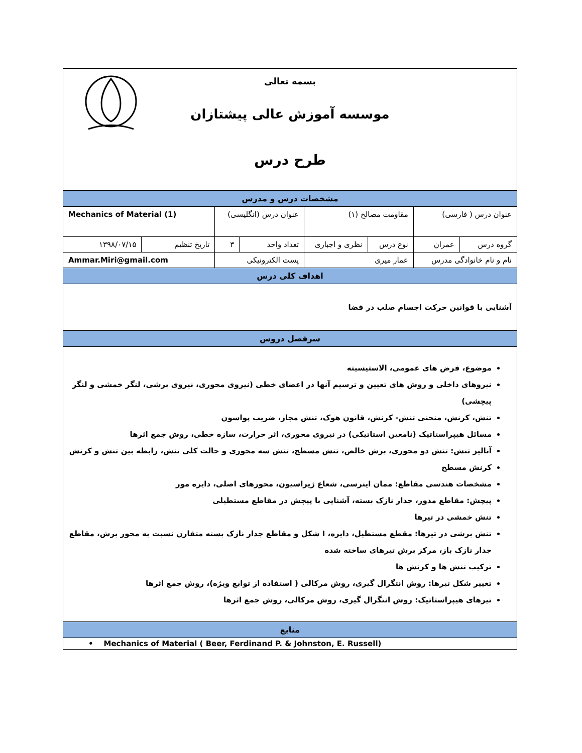| بسمه تعالی موسسه آموزش عالی پیشتازان طرح درس | | | | | | | |
| مشخصات درس و مدرس | | | | | | | |
| عنوان درس ( فارسی) | | مقاومت مصالح (۱) | | عنوان درس (انگلیسی) | | Mechanics of Material (1) | |
| گروه درس | عمران | نوع درس | نظری و اجباری | تعداد واحد | ۳ | تاریخ تنظیم | ۱۳۹۸/۰۷/۱۵ |
| نام و نام خانوادگی مدرس | | عمار میری | | پست الکترونیکی | | Ammar.Miri@gmail.com | |
| اهداف کلی درس | | | | | | | |
| آشنایی با قوانین حرکت اجسام صلب در فضا | | | | | | | |
| سرفصل دروس | | | | | | | |
| موضوع، فرض های عمومی، الاستیسیته نیروهای داخلی و روش های تعیین و ترسیم آنها در اعضای خطی (نیروی محوری، نیروی برشی، لنگر خمشی و لنگر پیچشی) تنش، کرنش، منحنی تنش- کرنش، قانون هوک، تنش مجاز، ضریب پواسون مسائل هیپراستاتیک (نامعین استاتیکی) در نیروی محوری، اثر حرارت، سازه خطی، روش جمع اثرها آنالیز تنش: تنش دو محوری، برش خالص، تنش مسطح، تنش سه محوری و حالت کلی تنش، رابطه بین تنش و کرنش کرنش مسطح مشخصات هندسی مقاطع: ممان اینرسی، شعاع ژیراسیون، محورهای اصلی، دایره مور پیچش: مقاطع مدور، جدار نازک بسته، آشنایی با پیچش در مقاطع مستطیلی تنش خمشی در تیرها تنش برشی در تیرها: مقطع مستطیل، دایره، I شکل و مقاطع جدار نازک بسته متقارن نسبت به محور برش، مقاطع جدار نازک باز، مرکز برش تیرهای ساخته شده ترکیب تنش ها و کرنش ها تغییر شکل تیرها: روش انتگرال گیری، روش مرکالی ( استفاده از توابع ویژه)، روش جمع اثرها تیرهای هیپراستاتیک: روش انتگرال گیری، روش مرکالی، روش جمع اثرها | | | | | | | |
| منابع | | | | | | | |
| • Mechanics of Material ( Beer, Ferdinand P. & Johnston, E. Russell) | | | | | | | |